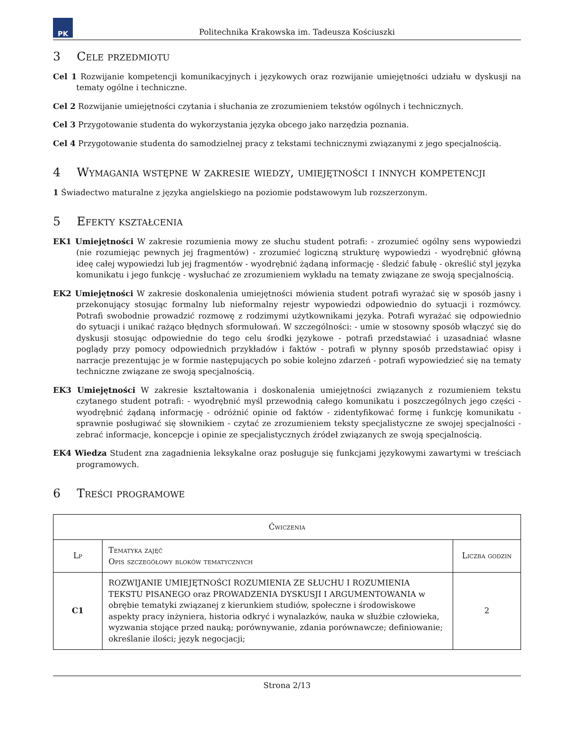PK
Politechnika Krakowska im. Tadeusza Kościuszki
3 Cele przedmiotu
Cel 1 Rozwijanie kompetencji komunikacyjnych i językowych oraz rozwijanie umiejętności udziału w dyskusji na tematy ogólne i techniczne.
Cel 2 Rozwijanie umiejętności czytania i słuchania ze zrozumieniem tekstów ogólnych i technicznych.
Cel 3 Przygotowanie studenta do wykorzystania języka obcego jako narzędzia poznania.
Cel 4 Przygotowanie studenta do samodzielnej pracy z tekstami technicznymi związanymi z jego specjalnością.
4 Wymagania wstępne w zakresie wiedzy, umiejętności i innych kompetencji
1 Świadectwo maturalne z języka angielskiego na poziomie podstawowym lub rozszerzonym.
5 Efekty kształcenia
EK1 Umiejętności W zakresie rozumienia mowy ze słuchu student potrafi: - zrozumieć ogólny sens wypowiedzi (nie rozumiejąc pewnych jej fragmentów) - zrozumieć logiczną strukturę wypowiedzi - wyodrębnić główną ideę całej wypowiedzi lub jej fragmentów - wyodrębnić żądaną informację - śledzić fabułę - określić styl języka komunikatu i jego funkcję - wysłuchać ze zrozumieniem wykładu na tematy związane ze swoją specjalnością.
EK2 Umiejętności W zakresie doskonalenia umiejętności mówienia student potrafi wyrażać się w sposób jasny i przekonujący stosując formalny lub nieformalny rejestr wypowiedzi odpowiednio do sytuacji i rozmówcy. Potrafi swobodnie prowadzić rozmowę z rodzimymi użytkownikami języka. Potrafi wyrażać się odpowiednio do sytuacji i unikać rażąco błędnych sformułowań. W szczególności: - umie w stosowny sposób włączyć się do dyskusji stosując odpowiednie do tego celu środki językowe - potrafi przedstawiać i uzasadniać własne poglądy przy pomocy odpowiednich przykładów i faktów - potrafi w płynny sposób przedstawiać opisy i narracje prezentując je w formie następujących po sobie kolejno zdarzeń - potrafi wypowiedzieć się na tematy techniczne związane ze swoją specjalnością.
EK3 Umiejętności W zakresie kształtowania i doskonalenia umiejętności związanych z rozumieniem tekstu czytanego student potrafi: - wyodrębnić myśl przewodnią całego komunikatu i poszczególnych jego części - wyodrębnić żądaną informację - odróżnić opinie od faktów - zidentyfikować formę i funkcję komunikatu - sprawnie posługiwać się słownikiem - czytać ze zrozumieniem teksty specjalistyczne ze swojej specjalności - zebrać informacje, koncepcje i opinie ze specjalistycznych źródeł związanych ze swoją specjalnością.
EK4 Wiedza Student zna zagadnienia leksykalne oraz posługuje się funkcjami językowymi zawartymi w treściach programowych.
6 Treści programowe
| Ćwiczenia | | |
| --- | --- | --- |
| Lp | Tematyka zajęć Opis szczegółowy bloków tematycznych | Liczba godzin |
| C1 | ROZWIJANIE UMIEJĘTNOŚCI ROZUMIENIA ZE SŁUCHU I ROZUMIENIA TEKSTU PISANEGO oraz PROWADZENIA DYSKUSJI I ARGUMENTOWANIA w obrębie tematyki związanej z kierunkiem studiów, społeczne i środowiskowe aspekty pracy inżyniera, historia odkryć i wynalazków, nauka w służbie człowieka, wyzwania stojące przed nauką; porównywanie, zdania porównawcze; definiowanie; określanie ilości; język negocjacji; | 2 |
Strona 2/13